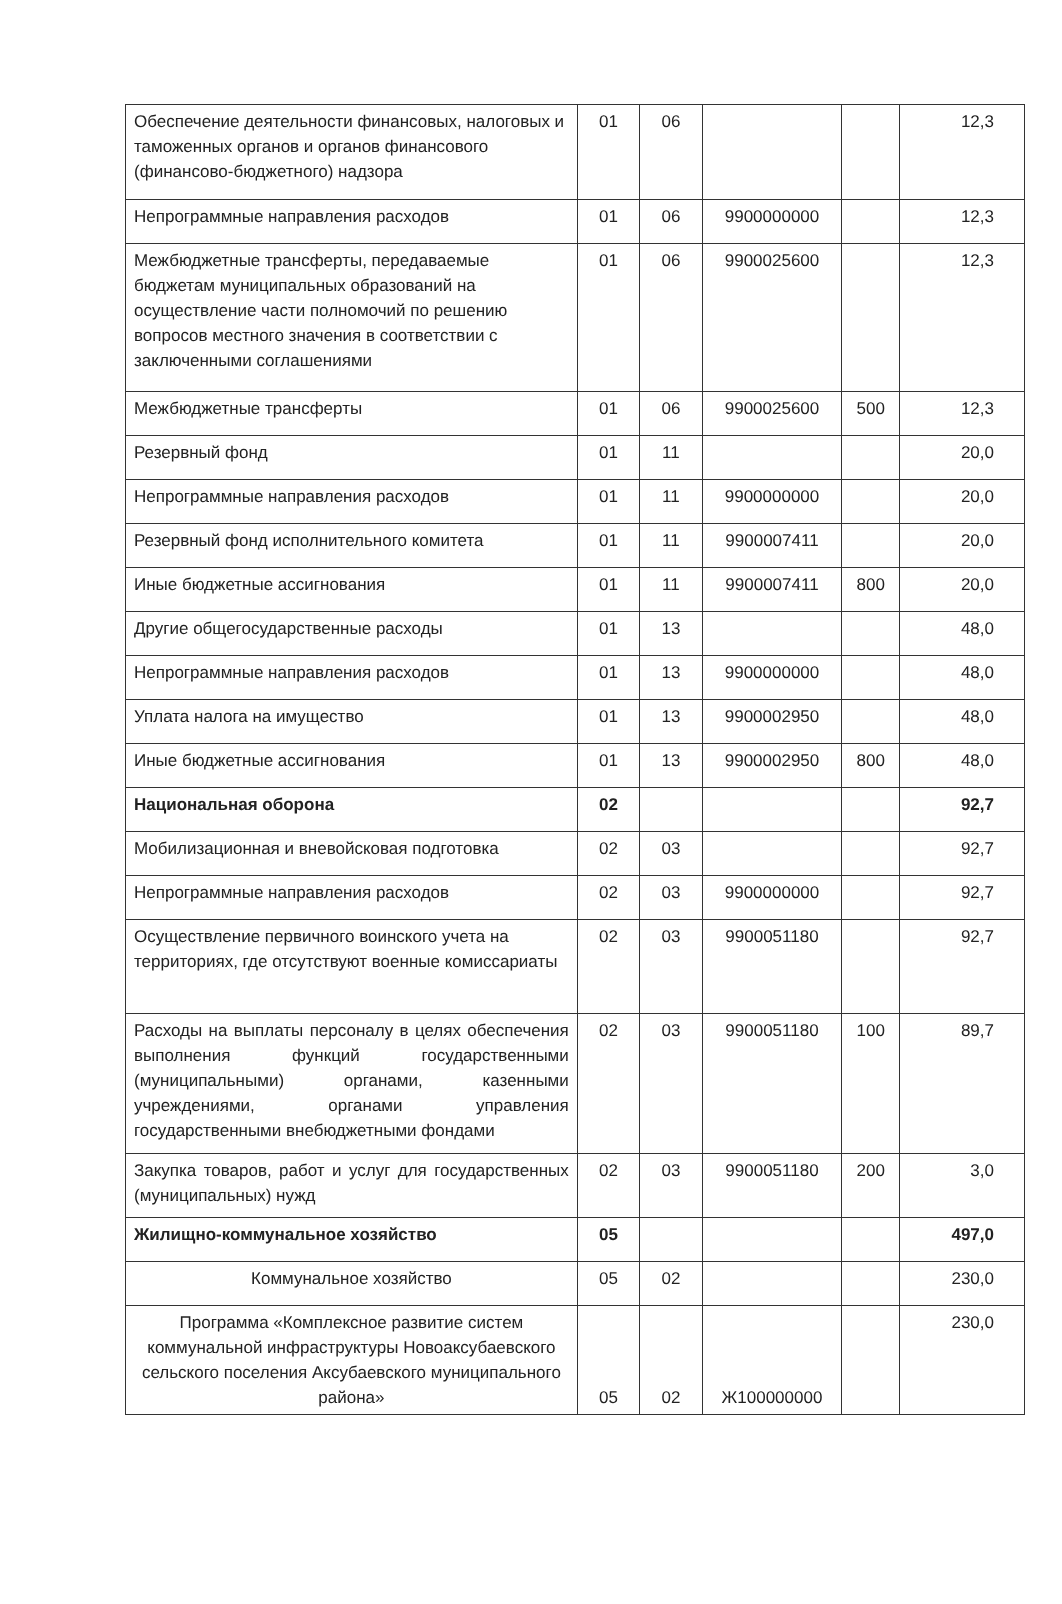| Обеспечение деятельности финансовых, налоговых и таможенных органов и органов финансового (финансово-бюджетного) надзора | 01 | 06 | | | 12,3 |
| Непрограммные направления расходов | 01 | 06 | 9900000000 | | 12,3 |
| Межбюджетные трансферты, передаваемые бюджетам муниципальных образований на осуществление части полномочий по решению вопросов местного значения в соответствии с заключенными соглашениями | 01 | 06 | 9900025600 | | 12,3 |
| Межбюджетные трансферты | 01 | 06 | 9900025600 | 500 | 12,3 |
| Резервный фонд | 01 | 11 | | | 20,0 |
| Непрограммные направления расходов | 01 | 11 | 9900000000 | | 20,0 |
| Резервный фонд исполнительного комитета | 01 | 11 | 9900007411 | | 20,0 |
| Иные бюджетные ассигнования | 01 | 11 | 9900007411 | 800 | 20,0 |
| Другие общегосударственные расходы | 01 | 13 | | | 48,0 |
| Непрограммные направления расходов | 01 | 13 | 9900000000 | | 48,0 |
| Уплата налога на имущество | 01 | 13 | 9900002950 | | 48,0 |
| Иные бюджетные ассигнования | 01 | 13 | 9900002950 | 800 | 48,0 |
| Национальная оборона | 02 | | | | 92,7 |
| Мобилизационная и вневойсковая подготовка | 02 | 03 | | | 92,7 |
| Непрограммные направления расходов | 02 | 03 | 9900000000 | | 92,7 |
| Осуществление первичного воинского учета на территориях, где отсутствуют военные комиссариаты | 02 | 03 | 9900051180 | | 92,7 |
| Расходы на выплаты персоналу в целях обеспечения выполнения функций государственными (муниципальными) органами, казенными учреждениями, органами управления государственными внебюджетными фондами | 02 | 03 | 9900051180 | 100 | 89,7 |
| Закупка товаров, работ и услуг для государственных (муниципальных) нужд | 02 | 03 | 9900051180 | 200 | 3,0 |
| Жилищно-коммунальное хозяйство | 05 | | | | 497,0 |
| Коммунальное хозяйство | 05 | 02 | | | 230,0 |
| Программа «Комплексное развитие систем коммунальной инфраструктуры Новоаксубаевского сельского поселения Аксубаевского муниципального района» | 05 | 02 | Ж100000000 | | 230,0 |